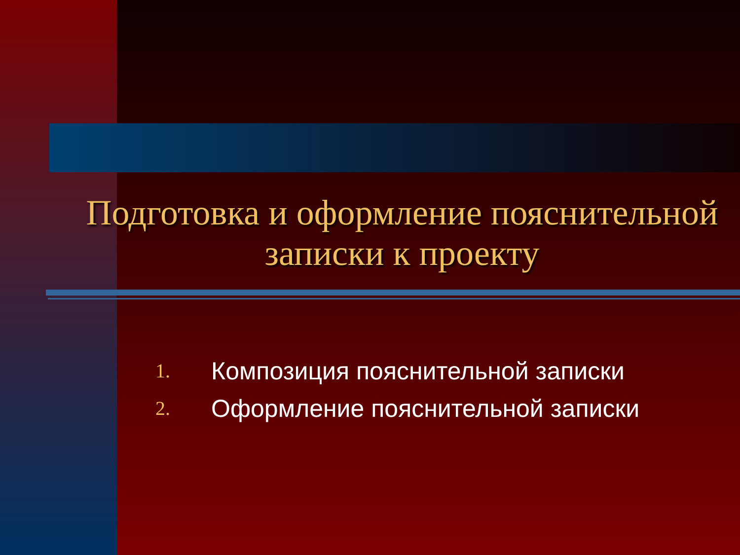Подготовка и оформление пояснительной записки к проекту
1. Композиция пояснительной записки
2. Оформление пояснительной записки